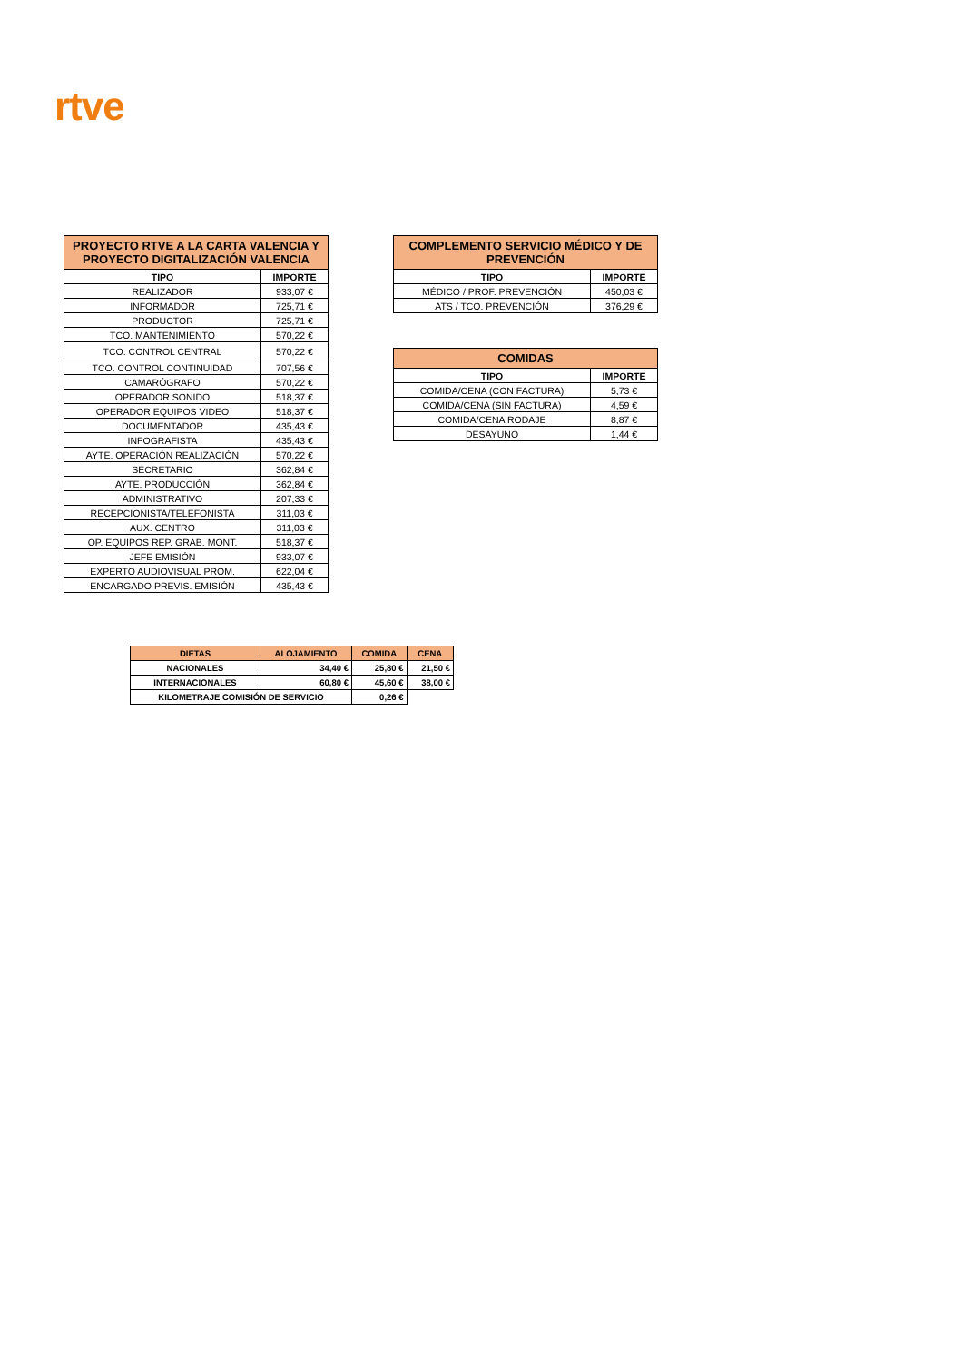rtve
| PROYECTO RTVE A LA CARTA VALENCIA Y PROYECTO DIGITALIZACIÓN VALENCIA | |
| --- | --- |
| TIPO | IMPORTE |
| REALIZADOR | 933,07 € |
| INFORMADOR | 725,71 € |
| PRODUCTOR | 725,71 € |
| TCO. MANTENIMIENTO | 570,22 € |
| TCO. CONTROL CENTRAL | 570,22 € |
| TCO. CONTROL CONTINUIDAD | 707,56 € |
| CAMARÓGRAFO | 570,22 € |
| OPERADOR SONIDO | 518,37 € |
| OPERADOR EQUIPOS VIDEO | 518,37 € |
| DOCUMENTADOR | 435,43 € |
| INFOGRAFISTA | 435,43 € |
| AYTE. OPERACIÓN REALIZACIÓN | 570,22 € |
| SECRETARIO | 362,84 € |
| AYTE. PRODUCCIÓN | 362,84 € |
| ADMINISTRATIVO | 207,33 € |
| RECEPCIONISTA/TELEFONISTA | 311,03 € |
| AUX. CENTRO | 311,03 € |
| OP. EQUIPOS REP. GRAB. MONT. | 518,37 € |
| JEFE EMISIÓN | 933,07 € |
| EXPERTO AUDIOVISUAL PROM. | 622,04 € |
| ENCARGADO PREVIS. EMISIÓN | 435,43 € |
| COMPLEMENTO SERVICIO MÉDICO Y DE PREVENCIÓN | |
| --- | --- |
| TIPO | IMPORTE |
| MÉDICO / PROF. PREVENCIÓN | 450,03 € |
| ATS / TCO. PREVENCIÓN | 376,29 € |
| COMIDAS | |
| --- | --- |
| TIPO | IMPORTE |
| COMIDA/CENA (CON FACTURA) | 5,73 € |
| COMIDA/CENA (SIN FACTURA) | 4,59 € |
| COMIDA/CENA RODAJE | 8,87 € |
| DESAYUNO | 1,44 € |
| DIETAS | ALOJAMIENTO | COMIDA | CENA |
| --- | --- | --- | --- |
| NACIONALES | 34,40 € | 25,80 € | 21,50 € |
| INTERNACIONALES | 60,80 € | 45,60 € | 38,00 € |
| KILOMETRAJE COMISIÓN DE SERVICIO | | 0,26 € | |